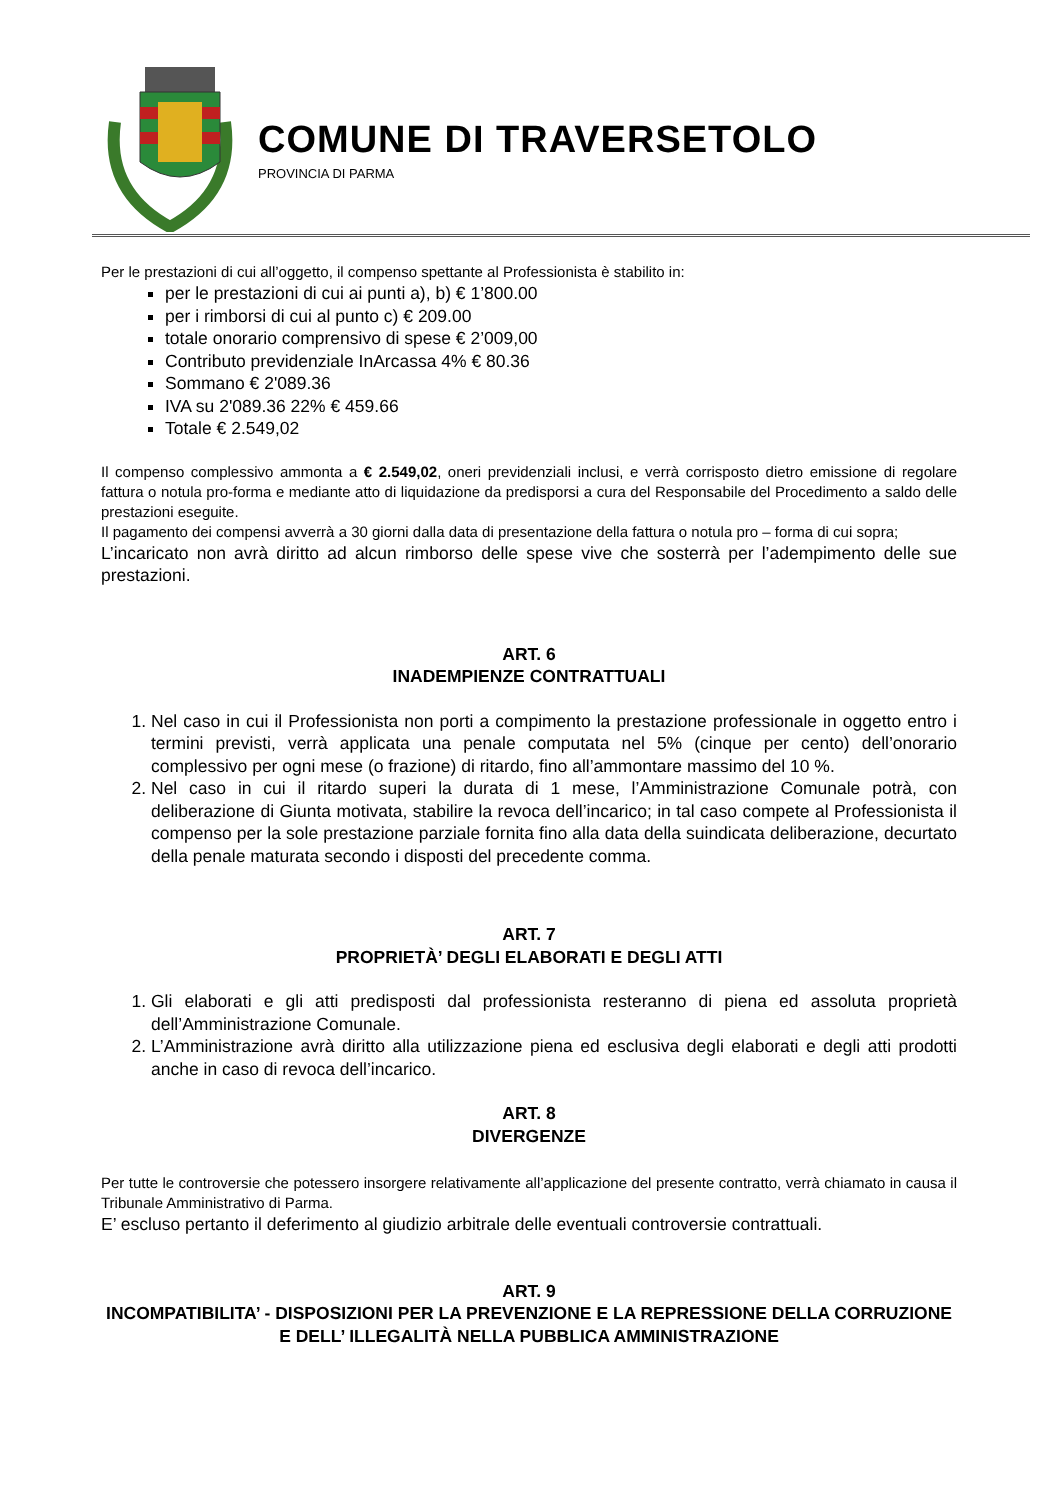COMUNE DI TRAVERSETOLO
PROVINCIA DI PARMA
Per le prestazioni di cui all’oggetto, il compenso spettante al Professionista è stabilito in:
per le prestazioni di cui ai punti a), b) € 1’800.00
per i rimborsi di cui al punto c) € 209.00
totale onorario comprensivo di spese € 2’009,00
Contributo previdenziale InArcassa 4% € 80.36
Sommano € 2'089.36
IVA su 2'089.36 22% € 459.66
Totale € 2.549,02
Il compenso complessivo ammonta a € 2.549,02, oneri previdenziali inclusi, e verrà corrisposto dietro emissione di regolare fattura o notula pro-forma e mediante atto di liquidazione da predisporsi a cura del Responsabile del Procedimento a saldo delle prestazioni eseguite.
Il pagamento dei compensi avverrà a 30 giorni dalla data di presentazione della fattura o notula pro – forma di cui sopra;
L’incaricato non avrà diritto ad alcun rimborso delle spese vive che sosterrà per l’adempimento delle sue prestazioni.
ART. 6
INADEMPIENZE CONTRATTUALI
1. Nel caso in cui il Professionista non porti a compimento la prestazione professionale in oggetto entro i termini previsti, verrà applicata una penale computata nel 5% (cinque per cento) dell’onorario complessivo per ogni mese (o frazione) di ritardo, fino all’ammontare massimo del 10 %.
2. Nel caso in cui il ritardo superi la durata di 1 mese, l’Amministrazione Comunale potrà, con deliberazione di Giunta motivata, stabilire la revoca dell’incarico; in tal caso compete al Professionista il compenso per la sole prestazione parziale fornita fino alla data della suindicata deliberazione, decurtato della penale maturata secondo i disposti del precedente comma.
ART. 7
PROPRIETÀ’ DEGLI ELABORATI E DEGLI ATTI
1. Gli elaborati e gli atti predisposti dal professionista resteranno di piena ed assoluta proprietà dell’Amministrazione Comunale.
2. L’Amministrazione avrà diritto alla utilizzazione piena ed esclusiva degli elaborati e degli atti prodotti anche in caso di revoca dell’incarico.
ART. 8
DIVERGENZE
Per tutte le controversie che potessero insorgere relativamente all’applicazione del presente contratto, verrà chiamato in causa il Tribunale Amministrativo di Parma.
E’ escluso pertanto il deferimento al giudizio arbitrale delle eventuali controversie contrattuali.
ART. 9
INCOMPATIBILITA’ - DISPOSIZIONI PER LA PREVENZIONE E LA REPRESSIONE DELLA CORRUZIONE E DELL’ ILLEGALITÀ NELLA PUBBLICA AMMINISTRAZIONE